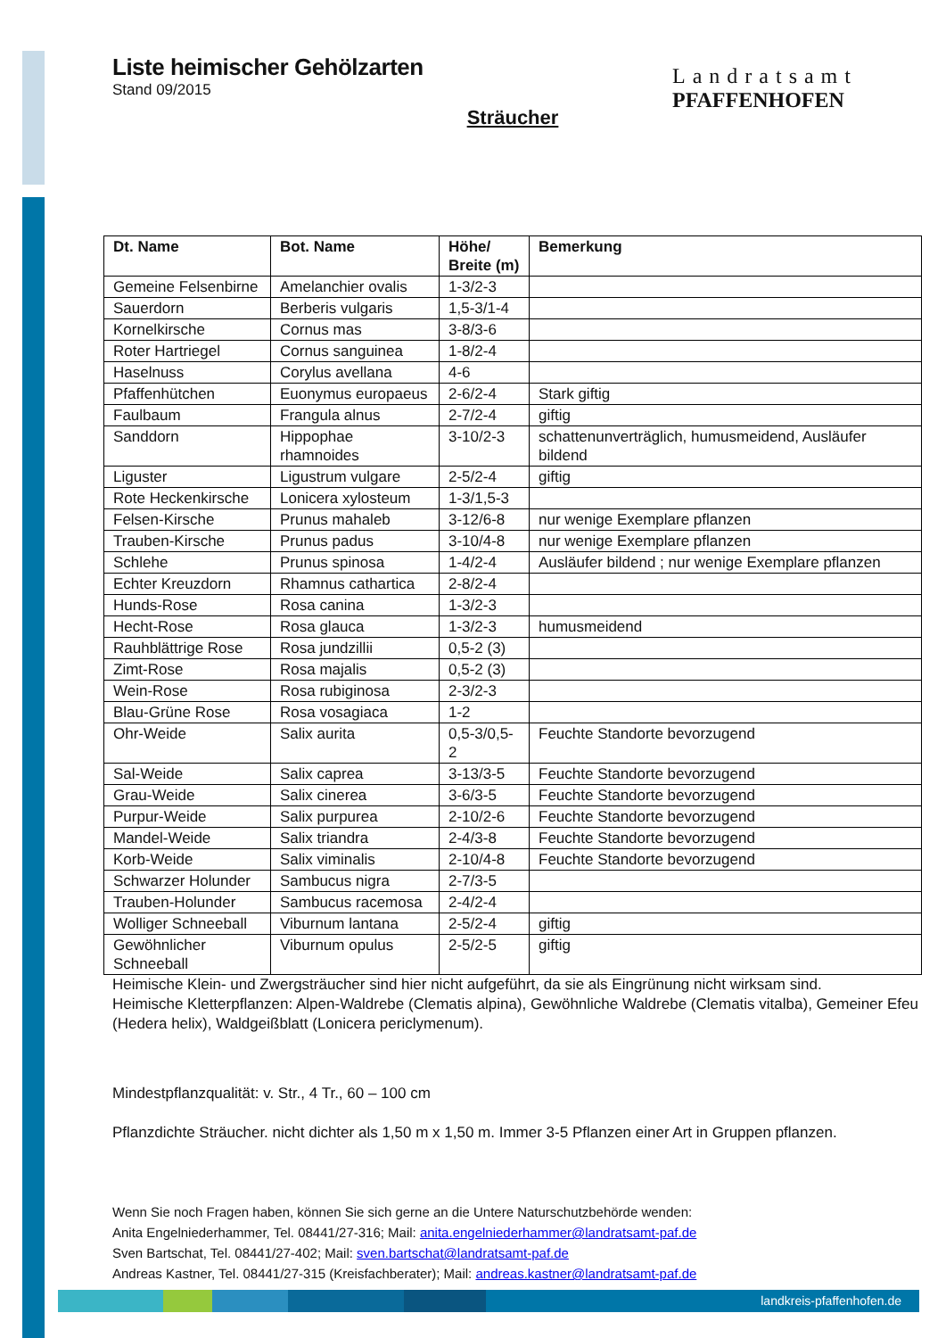Landratsamt
PFAFFENHOFEN
Liste heimischer Gehölzarten
Stand 09/2015
Sträucher
| Dt. Name | Bot. Name | Höhe/ Breite (m) | Bemerkung |
| --- | --- | --- | --- |
| Gemeine Felsenbirne | Amelanchier ovalis | 1-3/2-3 | |
| Sauerdorn | Berberis vulgaris | 1,5-3/1-4 | |
| Kornelkirsche | Cornus mas | 3-8/3-6 | |
| Roter Hartriegel | Cornus sanguinea | 1-8/2-4 | |
| Haselnuss | Corylus avellana | 4-6 | |
| Pfaffenhütchen | Euonymus europaeus | 2-6/2-4 | Stark giftig |
| Faulbaum | Frangula alnus | 2-7/2-4 | giftig |
| Sanddorn | Hippophae rhamnoides | 3-10/2-3 | schattenunverträglich, humusmeidend, Ausläufer bildend |
| Liguster | Ligustrum vulgare | 2-5/2-4 | giftig |
| Rote Heckenkirsche | Lonicera xylosteum | 1-3/1,5-3 | |
| Felsen-Kirsche | Prunus mahaleb | 3-12/6-8 | nur wenige Exemplare pflanzen |
| Trauben-Kirsche | Prunus padus | 3-10/4-8 | nur wenige Exemplare pflanzen |
| Schlehe | Prunus spinosa | 1-4/2-4 | Ausläufer bildend ; nur wenige Exemplare pflanzen |
| Echter Kreuzdorn | Rhamnus cathartica | 2-8/2-4 | |
| Hunds-Rose | Rosa canina | 1-3/2-3 | |
| Hecht-Rose | Rosa glauca | 1-3/2-3 | humusmeidend |
| Rauhblättrige Rose | Rosa jundzillii | 0,5-2 (3) | |
| Zimt-Rose | Rosa majalis | 0,5-2 (3) | |
| Wein-Rose | Rosa rubiginosa | 2-3/2-3 | |
| Blau-Grüne Rose | Rosa vosagiaca | 1-2 | |
| Ohr-Weide | Salix aurita | 0,5-3/0,5-2 | Feuchte Standorte bevorzugend |
| Sal-Weide | Salix caprea | 3-13/3-5 | Feuchte Standorte bevorzugend |
| Grau-Weide | Salix cinerea | 3-6/3-5 | Feuchte Standorte bevorzugend |
| Purpur-Weide | Salix purpurea | 2-10/2-6 | Feuchte Standorte bevorzugend |
| Mandel-Weide | Salix triandra | 2-4/3-8 | Feuchte Standorte bevorzugend |
| Korb-Weide | Salix viminalis | 2-10/4-8 | Feuchte Standorte bevorzugend |
| Schwarzer Holunder | Sambucus nigra | 2-7/3-5 | |
| Trauben-Holunder | Sambucus racemosa | 2-4/2-4 | |
| Wolliger Schneeball | Viburnum lantana | 2-5/2-4 | giftig |
| Gewöhnlicher Schneeball | Viburnum opulus | 2-5/2-5 | giftig |
Heimische Klein- und Zwergsträucher sind hier nicht aufgeführt, da sie als Eingrünung nicht wirksam sind.
Heimische Kletterpflanzen: Alpen-Waldrebe (Clematis alpina), Gewöhnliche Waldrebe (Clematis vitalba), Gemeiner Efeu (Hedera helix), Waldgeißblatt (Lonicera periclymenum).
Mindestpflanzqualität: v. Str., 4 Tr., 60 – 100 cm
Pflanzdichte Sträucher. nicht dichter als 1,50 m x 1,50 m. Immer 3-5 Pflanzen einer Art in Gruppen pflanzen.
Wenn Sie noch Fragen haben, können Sie sich gerne an die Untere Naturschutzbehörde wenden:
Anita Engelniederhammer, Tel. 08441/27-316; Mail: anita.engelniederhammer@landratsamt-paf.de
Sven Bartschat, Tel. 08441/27-402; Mail: sven.bartschat@landratsamt-paf.de
Andreas Kastner, Tel. 08441/27-315 (Kreisfachberater); Mail: andreas.kastner@landratsamt-paf.de
landkreis-pfaffenhofen.de